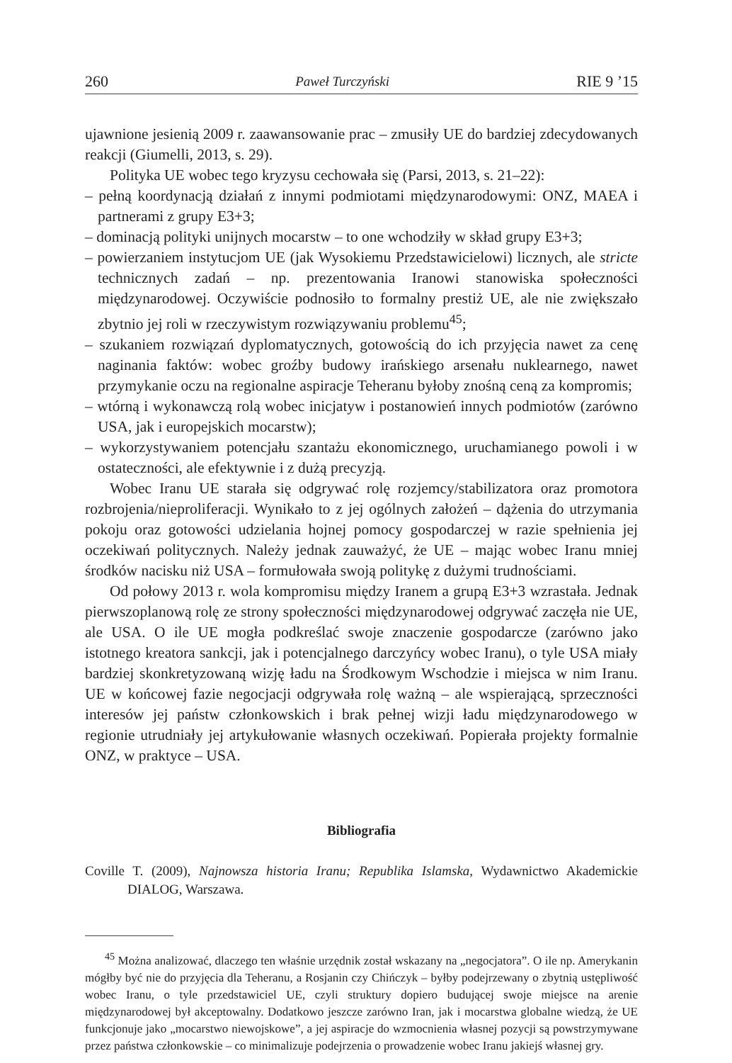260 Paweł Turczyński RIE 9 ’15
ujawnione jesienią 2009 r. zaawansowanie prac – zmusiły UE do bardziej zdecydowanych reakcji (Giumelli, 2013, s. 29).
Polityka UE wobec tego kryzysu cechowała się (Parsi, 2013, s. 21–22):
– pełną koordynacją działań z innymi podmiotami międzynarodowymi: ONZ, MAEA i partnerami z grupy E3+3;
– dominacją polityki unijnych mocarstw – to one wchodziły w skład grupy E3+3;
– powierzaniem instytucjom UE (jak Wysokiemu Przedstawicielowi) licznych, ale stricte technicznych zadań – np. prezentowania Iranowi stanowiska społeczności międzynarodowej. Oczywiście podnosiło to formalny prestiż UE, ale nie zwiększało zbytnio jej roli w rzeczywistym rozwiązywaniu problemu<sup>45</sup>;
– szukaniem rozwiązań dyplomatycznych, gotowością do ich przyjęcia nawet za cenę naginania faktów: wobec groźby budowy irańskiego arsenału nuklearnego, nawet przymykanie oczu na regionalne aspiracje Teheranu byłoby znośną ceną za kompromis;
– wtórną i wykonawczą rolą wobec inicjatyw i postanowień innych podmiotów (zarówno USA, jak i europejskich mocarstw);
– wykorzystywaniem potencjału szantażu ekonomicznego, uruchamianego powoli i w ostateczności, ale efektywnie i z dużą precyzją.
Wobec Iranu UE starała się odgrywać rolę rozjemcy/stabilizatora oraz promotora rozbrojenia/nieproliferacji. Wynikało to z jej ogólnych założeń – dążenia do utrzymania pokoju oraz gotowości udzielania hojnej pomocy gospodarczej w razie spełnienia jej oczekiwań politycznych. Należy jednak zauważyć, że UE – mając wobec Iranu mniej środków nacisku niż USA – formułowała swoją politykę z dużymi trudnościami.
Od połowy 2013 r. wola kompromisu między Iranem a grupą E3+3 wzrastała. Jednak pierwszoplanową rolę ze strony społeczności międzynarodowej odgrywać zaczęła nie UE, ale USA. O ile UE mogła podkreślać swoje znaczenie gospodarcze (zarówno jako istotnego kreatora sankcji, jak i potencjalnego darczyńcy wobec Iranu), o tyle USA miały bardziej skonkretyzowaną wizję ładu na Środkowym Wschodzie i miejsca w nim Iranu. UE w końcowej fazie negocjacji odgrywała rolę ważną – ale wspierającą, sprzeczności interesów jej państw członkowskich i brak pełnej wizji ładu międzynarodowego w regionie utrudniały jej artykułowanie własnych oczekiwań. Popierała projekty formalnie ONZ, w praktyce – USA.
Bibliografia
Coville T. (2009), Najnowsza historia Iranu; Republika Islamska, Wydawnictwo Akademickie DIALOG, Warszawa.
<sup>45</sup> Można analizować, dlaczego ten właśnie urzędnik został wskazany na „negocjatora”. O ile np. Amerykanin mógłby być nie do przyjęcia dla Teheranu, a Rosjanin czy Chińczyk – byłby podejrzewany o zbytnią ustępliwość wobec Iranu, o tyle przedstawiciel UE, czyli struktury dopiero budującej swoje miejsce na arenie międzynarodowej był akceptowalny. Dodatkowo jeszcze zarówno Iran, jak i mocarstwa globalne wiedzą, że UE funkcjonuje jako „mocarstwo niewojskowe”, a jej aspiracje do wzmocnienia własnej pozycji są powstrzymywane przez państwa członkowskie – co minimalizuje podejrzenia o prowadzenie wobec Iranu jakiejś własnej gry.